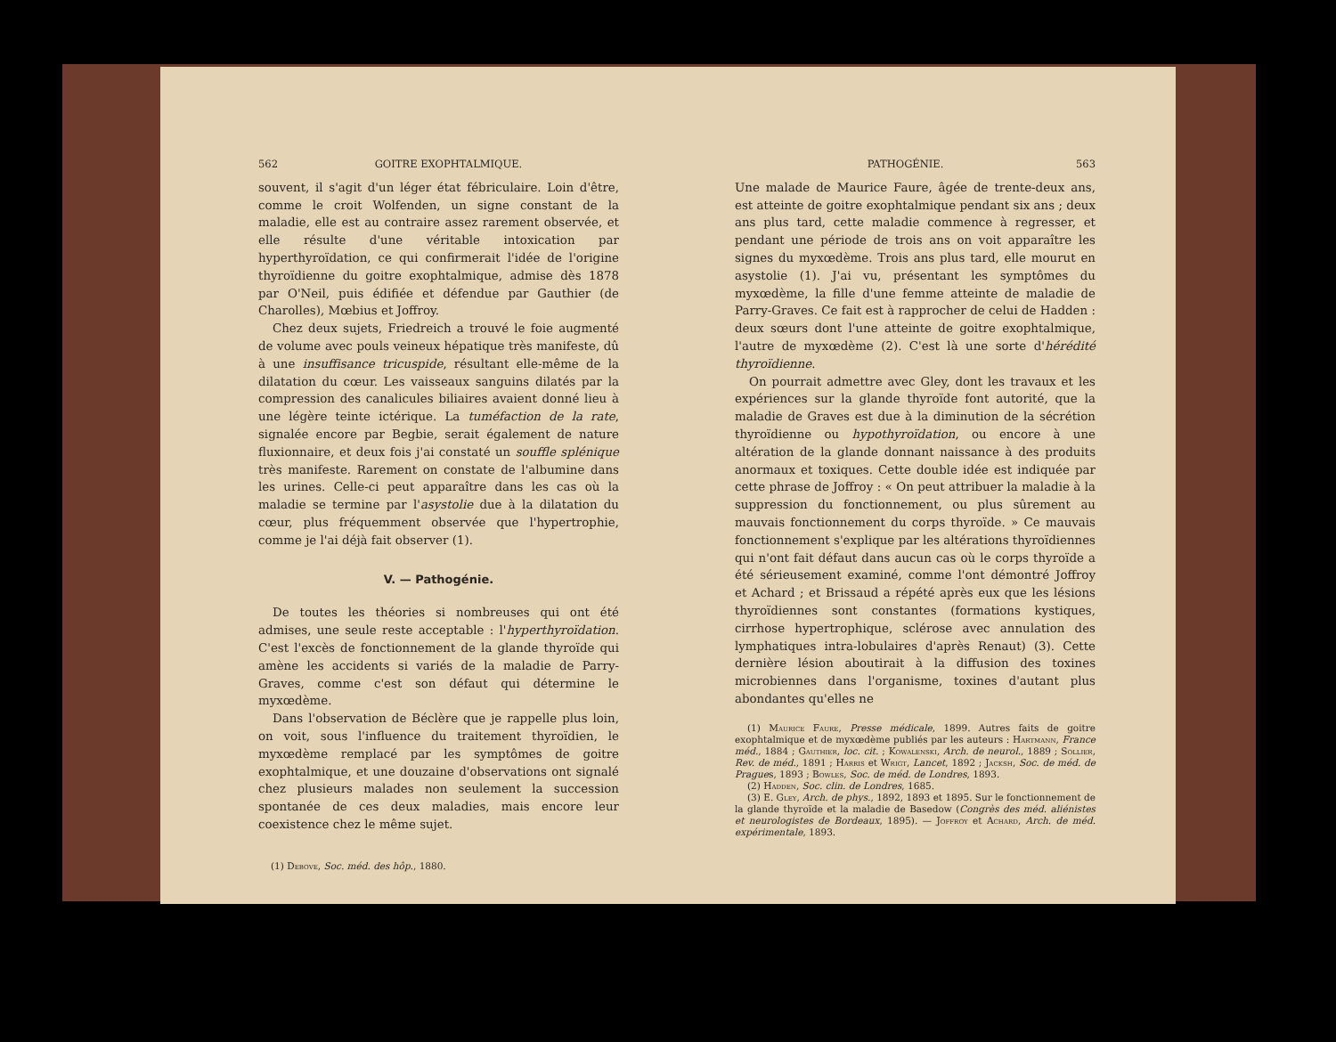562 GOITRE EXOPHTALMIQUE.
souvent, il s'agit d'un léger état fébriculaire. Loin d'être, comme le croit Wolfenden, un signe constant de la maladie, elle est au contraire assez rarement observée, et elle résulte d'une véritable intoxication par hyperthyroïdation, ce qui confirmerait l'idée de l'origine thyroïdienne du goitre exophtalmique, admise dès 1878 par O'Neil, puis édifiée et défendue par Gauthier (de Charolles), Mœbius et Joffroy.
Chez deux sujets, Friedreich a trouvé le foie augmenté de volume avec pouls veineux hépatique très manifeste, dû à une insuffisance tricuspide, résultant elle-même de la dilatation du cœur. Les vaisseaux sanguins dilatés par la compression des canalicules biliaires avaient donné lieu à une légère teinte ictérique. La tuméfaction de la rate, signalée encore par Begbie, serait également de nature fluxionnaire, et deux fois j'ai constaté un souffle splénique très manifeste. Rarement on constate de l'albumine dans les urines. Celle-ci peut apparaître dans les cas où la maladie se termine par l'asystolie due à la dilatation du cœur, plus fréquemment observée que l'hypertrophie, comme je l'ai déjà fait observer (1).
V. — Pathogénie.
De toutes les théories si nombreuses qui ont été admises, une seule reste acceptable : l'hyperthyroïdation. C'est l'excès de fonctionnement de la glande thyroïde qui amène les accidents si variés de la maladie de Parry-Graves, comme c'est son défaut qui détermine le myxœdème.
Dans l'observation de Béclère que je rappelle plus loin, on voit, sous l'influence du traitement thyroïdien, le myxœdème remplacé par les symptômes de goitre exophtalmique, et une douzaine d'observations ont signalé chez plusieurs malades non seulement la succession spontanée de ces deux maladies, mais encore leur coexistence chez le même sujet.
(1) Debove, Soc. méd. des hôp., 1880.
PATHOGÉNIE. 563
Une malade de Maurice Faure, âgée de trente-deux ans, est atteinte de goitre exophtalmique pendant six ans ; deux ans plus tard, cette maladie commence à regresser, et pendant une période de trois ans on voit apparaître les signes du myxœdème. Trois ans plus tard, elle mourut en asystolie (1). J'ai vu, présentant les symptômes du myxœdème, la fille d'une femme atteinte de maladie de Parry-Graves. Ce fait est à rapprocher de celui de Hadden : deux sœurs dont l'une atteinte de goitre exophtalmique, l'autre de myxœdème (2). C'est là une sorte d'hérédité thyroïdienne.
On pourrait admettre avec Gley, dont les travaux et les expériences sur la glande thyroïde font autorité, que la maladie de Graves est due à la diminution de la sécrétion thyroïdienne ou hypothyroïdation, ou encore à une altération de la glande donnant naissance à des produits anormaux et toxiques. Cette double idée est indiquée par cette phrase de Joffroy : « On peut attribuer la maladie à la suppression du fonctionnement, ou plus sûrement au mauvais fonctionnement du corps thyroïde. » Ce mauvais fonctionnement s'explique par les altérations thyroïdiennes qui n'ont fait défaut dans aucun cas où le corps thyroïde a été sérieusement examiné, comme l'ont démontré Joffroy et Achard ; et Brissaud a répété après eux que les lésions thyroïdiennes sont constantes (formations kystiques, cirrhose hypertrophique, sclérose avec annulation des lymphatiques intra-lobulaires d'après Renaut) (3). Cette dernière lésion aboutirait à la diffusion des toxines microbiennes dans l'organisme, toxines d'autant plus abondantes qu'elles ne
(1) Maurice Faure, Presse médicale, 1899. Autres faits de goitre exophtalmique et de myxœdème publiés par les auteurs : Hartmann, France méd., 1884 ; Gauthier, loc. cit. ; Kowalenski, Arch. de neurol., 1889 ; Sollier, Rev. de méd., 1891 ; Harris et Wrigt, Lancet, 1892 ; Jacksh, Soc. de méd. de Pragues, 1893 ; Bowles, Soc. de méd. de Londres, 1893.
(2) Hadden, Soc. clin. de Londres, 1685.
(3) E. Gley, Arch. de phys., 1892, 1893 et 1895. Sur le fonctionnement de la glande thyroïde et la maladie de Basedow (Congrès des méd. aliénistes et neurologistes de Bordeaux, 1895). — Joffroy et Achard, Arch. de méd. expérimentale, 1893.